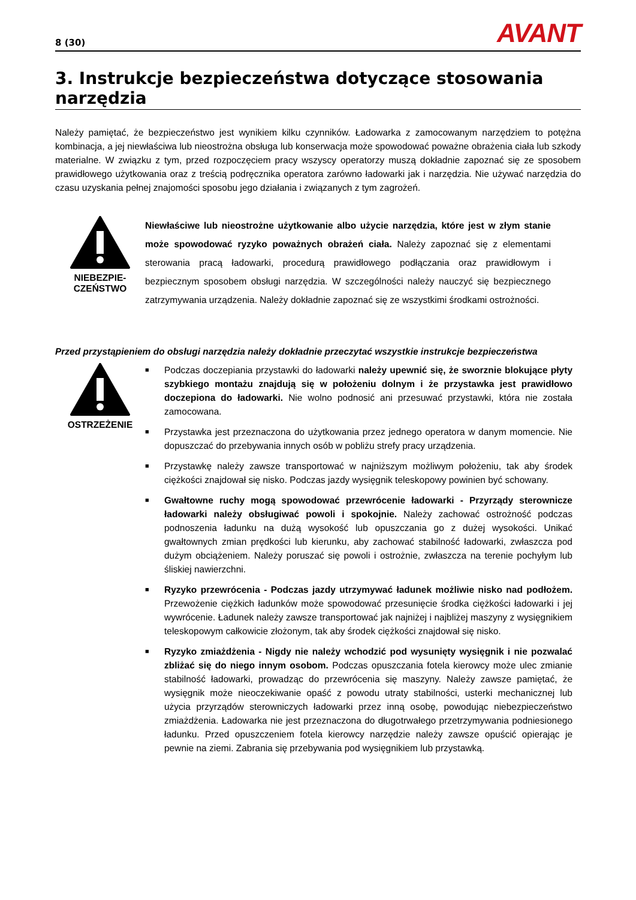8 (30)
AVANT
3. Instrukcje bezpieczeństwa dotyczące stosowania narzędzia
Należy pamiętać, że bezpieczeństwo jest wynikiem kilku czynników. Ładowarka z zamocowanym narzędziem to potężna kombinacja, a jej niewłaściwa lub nieostrożna obsługa lub konserwacja może spowodować poważne obrażenia ciała lub szkody materialne. W związku z tym, przed rozpoczęciem pracy wszyscy operatorzy muszą dokładnie zapoznać się ze sposobem prawidłowego użytkowania oraz z treścią podręcznika operatora zarówno ładowarki jak i narzędzia. Nie używać narzędzia do czasu uzyskania pełnej znajomości sposobu jego działania i związanych z tym zagrożeń.
NIEBEZPIE-
CZEŃSTWO
Niewłaściwe lub nieostrożne użytkowanie albo użycie narzędzia, które jest w złym stanie może spowodować ryzyko poważnych obrażeń ciała. Należy zapoznać się z elementami sterowania pracą ładowarki, procedurą prawidłowego podłączania oraz prawidłowym i bezpiecznym sposobem obsługi narzędzia. W szczególności należy nauczyć się bezpiecznego zatrzymywania urządzenia. Należy dokładnie zapoznać się ze wszystkimi środkami ostrożności.
Przed przystąpieniem do obsługi narzędzia należy dokładnie przeczytać wszystkie instrukcje bezpieczeństwa
OSTRZEŻENIE
■ Podczas doczepiania przystawki do ładowarki należy upewnić się, że sworznie blokujące płyty szybkiego montażu znajdują się w położeniu dolnym i że przystawka jest prawidłowo doczepiona do ładowarki. Nie wolno podnosić ani przesuwać przystawki, która nie została zamocowana.
■ Przystawka jest przeznaczona do użytkowania przez jednego operatora w danym momencie. Nie dopuszczać do przebywania innych osób w pobliżu strefy pracy urządzenia.
■ Przystawkę należy zawsze transportować w najniższym możliwym położeniu, tak aby środek ciężkości znajdował się nisko. Podczas jazdy wysięgnik teleskopowy powinien być schowany.
■ Gwałtowne ruchy mogą spowodować przewrócenie ładowarki - Przyrządy sterownicze ładowarki należy obsługiwać powoli i spokojnie. Należy zachować ostrożność podczas podnoszenia ładunku na dużą wysokość lub opuszczania go z dużej wysokości. Unikać gwałtownych zmian prędkości lub kierunku, aby zachować stabilność ładowarki, zwłaszcza pod dużym obciążeniem. Należy poruszać się powoli i ostrożnie, zwłaszcza na terenie pochyłym lub śliskiej nawierzchni.
■ Ryzyko przewrócenia - Podczas jazdy utrzymywać ładunek możliwie nisko nad podłożem. Przewożenie ciężkich ładunków może spowodować przesunięcie środka ciężkości ładowarki i jej wywrócenie. Ładunek należy zawsze transportować jak najniżej i najbliżej maszyny z wysięgnikiem teleskopowym całkowicie złożonym, tak aby środek ciężkości znajdował się nisko.
■ Ryzyko zmiażdżenia - Nigdy nie należy wchodzić pod wysunięty wysięgnik i nie pozwalać zbliżać się do niego innym osobom. Podczas opuszczania fotela kierowcy może ulec zmianie stabilność ładowarki, prowadząc do przewrócenia się maszyny. Należy zawsze pamiętać, że wysięgnik może nieoczekiwanie opaść z powodu utraty stabilności, usterki mechanicznej lub użycia przyrządów sterowniczych ładowarki przez inną osobę, powodując niebezpieczeństwo zmiażdżenia. Ładowarka nie jest przeznaczona do długotrwałego przetrzymywania podniesionego ładunku. Przed opuszczeniem fotela kierowcy narzędzie należy zawsze opuścić opierając je pewnie na ziemi. Zabrania się przebywania pod wysięgnikiem lub przystawką.